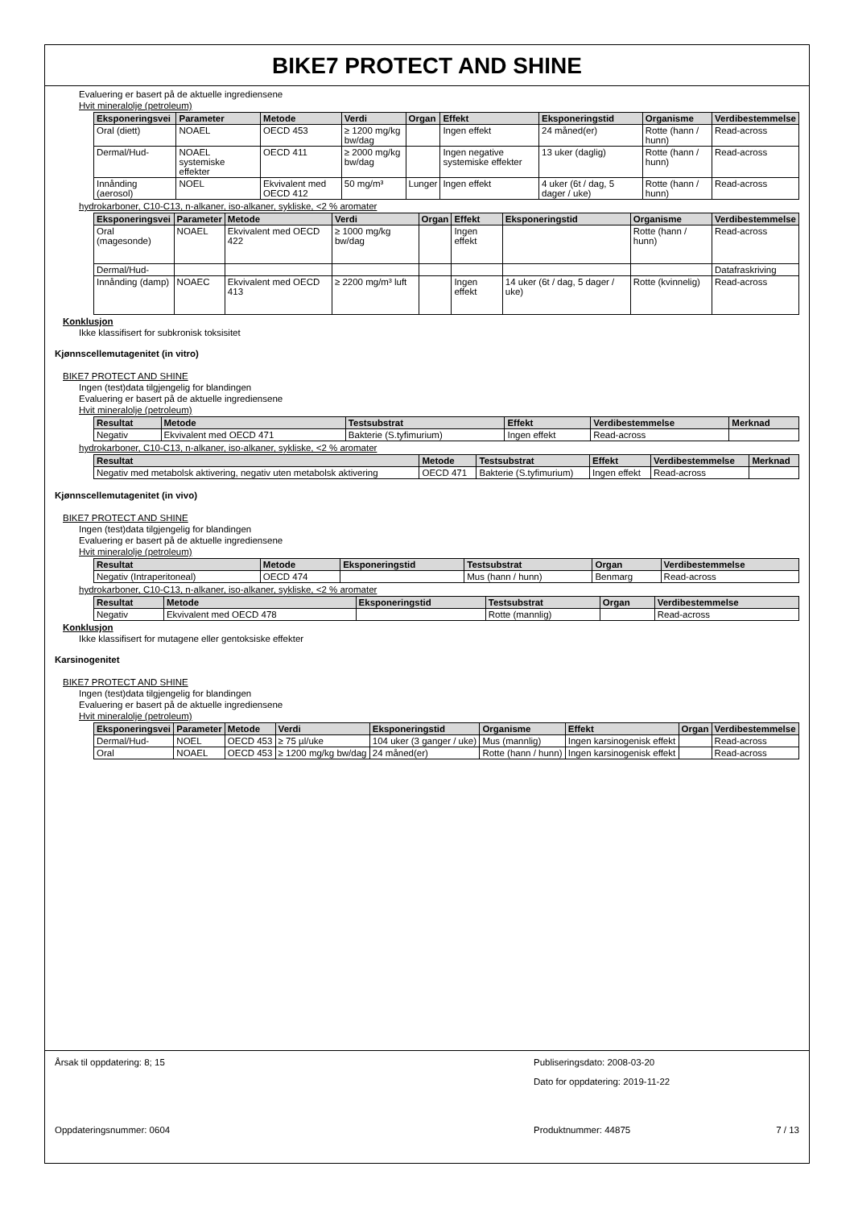BIKE7 PROTECT AND SHINE
Evaluering er basert på de aktuelle ingrediensene
Hvit mineralolje (petroleum)
| Eksponeringsvei | Parameter | Metode | Verdi | Organ | Effekt | Eksponeringstid | Organisme | Verdibestemmelse |
| --- | --- | --- | --- | --- | --- | --- | --- | --- |
| Oral (diett) | NOAEL | OECD 453 | ≥ 1200 mg/kg bw/dag | | Ingen effekt | 24 måned(er) | Rotte (hann / hunn) | Read-across |
| Dermal/Hud- | NOAEL systemiske effekter | OECD 411 | ≥ 2000 mg/kg bw/dag | | Ingen negative systemiske effekter | 13 uker (daglig) | Rotte (hann / hunn) | Read-across |
| Innånding (aerosol) | NOEL | Ekvivalent med OECD 412 | 50 mg/m³ | Lunger | Ingen effekt | 4 uker (6t / dag, 5 dager / uke) | Rotte (hann / hunn) | Read-across |
hydrokarboner, C10-C13, n-alkaner, iso-alkaner, sykliske, <2 % aromater
| Eksponeringsvei | Parameter | Metode | Verdi | Organ | Effekt | Eksponeringstid | Organisme | Verdibestemmelse |
| --- | --- | --- | --- | --- | --- | --- | --- | --- |
| Oral (magesonde) | NOAEL | Ekvivalent med OECD 422 | ≥ 1000 mg/kg bw/dag | | Ingen effekt | | Rotte (hann / hunn) | Read-across |
| Dermal/Hud- | | | | | | | | Datafraskriving |
| Innånding (damp) | NOAEC | Ekvivalent med OECD 413 | ≥ 2200 mg/m³ luft | | Ingen effekt | 14 uker (6t / dag, 5 dager / uke) | Rotte (kvinnelig) | Read-across |
Konklusjon
Ikke klassifisert for subkronisk toksisitet
Kjønnscellemutagenitet (in vitro)
BIKE7 PROTECT AND SHINE
Ingen (test)data tilgjengelig for blandingen
Evaluering er basert på de aktuelle ingrediensene
Hvit mineralolje (petroleum)
| Resultat | Metode | Testsubstrat | Effekt | Verdibestemmelse | Merknad |
| --- | --- | --- | --- | --- | --- |
| Negativ | Ekvivalent med OECD 471 | Bakterie (S.tyfimurium) | Ingen effekt | Read-across | |
hydrokarboner, C10-C13, n-alkaner, iso-alkaner, sykliske, <2 % aromater
| Resultat | Metode | Testsubstrat | Effekt | Verdibestemmelse | Merknad |
| --- | --- | --- | --- | --- | --- |
| Negativ med metabolsk aktivering, negativ uten metabolsk aktivering | OECD 471 | Bakterie (S.tyfimurium) | Ingen effekt | Read-across | |
Kjønnscellemutagenitet (in vivo)
BIKE7 PROTECT AND SHINE
Ingen (test)data tilgjengelig for blandingen
Evaluering er basert på de aktuelle ingrediensene
Hvit mineralolje (petroleum)
| Resultat | Metode | Eksponeringstid | Testsubstrat | Organ | Verdibestemmelse |
| --- | --- | --- | --- | --- | --- |
| Negativ (Intraperitoneal) | OECD 474 | | Mus (hann / hunn) | Benmarg | Read-across |
hydrokarboner, C10-C13, n-alkaner, iso-alkaner, sykliske, <2 % aromater
| Resultat | Metode | Eksponeringstid | Testsubstrat | Organ | Verdibestemmelse |
| --- | --- | --- | --- | --- | --- |
| Negativ | Ekvivalent med OECD 478 | | Rotte (mannlig) | | Read-across |
Konklusjon
Ikke klassifisert for mutagene eller gentoksiske effekter
Karsinogenitet
BIKE7 PROTECT AND SHINE
Ingen (test)data tilgjengelig for blandingen
Evaluering er basert på de aktuelle ingrediensene
Hvit mineralolje (petroleum)
| Eksponeringsvei | Parameter | Metode | Verdi | Eksponeringstid | Organisme | Effekt | Organ | Verdibestemmelse |
| --- | --- | --- | --- | --- | --- | --- | --- | --- |
| Dermal/Hud- | NOEL | OECD 453 | ≥ 75 µl/uke | 104 uker (3 ganger / uke) | Mus (mannlig) | Ingen karsinogenisk effekt | | Read-across |
| Oral | NOAEL | OECD 453 | ≥ 1200 mg/kg bw/dag | 24 måned(er) | Rotte (hann / hunn) | Ingen karsinogenisk effekt | | Read-across |
Årsak til oppdatering: 8; 15 Publiseringsdato: 2008-03-20
Dato for oppdatering: 2019-11-22
Oppdateringsnummer: 0604 Produktnummer: 44875 7 / 13